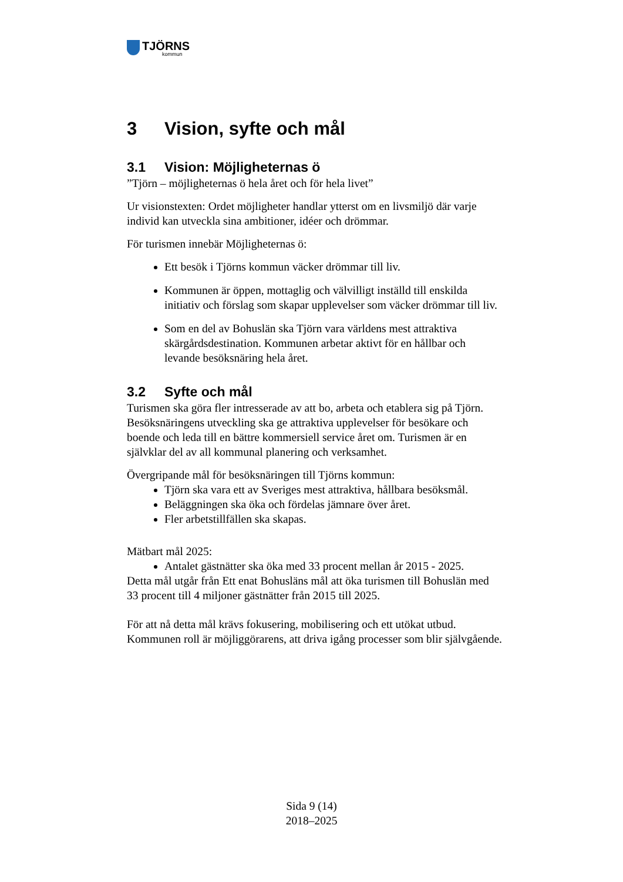TJÖRNS
kommun
3 Vision, syfte och mål
3.1 Vision: Möjligheternas ö
”Tjörn – möjligheternas ö hela året och för hela livet”
Ur visionstexten: Ordet möjligheter handlar ytterst om en livsmiljö där varje individ kan utveckla sina ambitioner, idéer och drömmar.
För turismen innebär Möjligheternas ö:
Ett besök i Tjörns kommun väcker drömmar till liv.
Kommunen är öppen, mottaglig och välvilligt inställd till enskilda initiativ och förslag som skapar upplevelser som väcker drömmar till liv.
Som en del av Bohuslän ska Tjörn vara världens mest attraktiva skärgårdsdestination. Kommunen arbetar aktivt för en hållbar och levande besöksnäring hela året.
3.2 Syfte och mål
Turismen ska göra fler intresserade av att bo, arbeta och etablera sig på Tjörn. Besöksnäringens utveckling ska ge attraktiva upplevelser för besökare och boende och leda till en bättre kommersiell service året om. Turismen är en självklar del av all kommunal planering och verksamhet.
Övergripande mål för besöksnäringen till Tjörns kommun:
Tjörn ska vara ett av Sveriges mest attraktiva, hållbara besöksmål.
Beläggningen ska öka och fördelas jämnare över året.
Fler arbetstillfällen ska skapas.
Mätbart mål 2025:
Antalet gästnätter ska öka med 33 procent mellan år 2015 - 2025.
Detta mål utgår från Ett enat Bohusläns mål att öka turismen till Bohuslän med 33 procent till 4 miljoner gästnätter från 2015 till 2025.
För att nå detta mål krävs fokusering, mobilisering och ett utökat utbud. Kommunen roll är möjliggörarens, att driva igång processer som blir självgående.
Sida 9 (14)
2018–2025